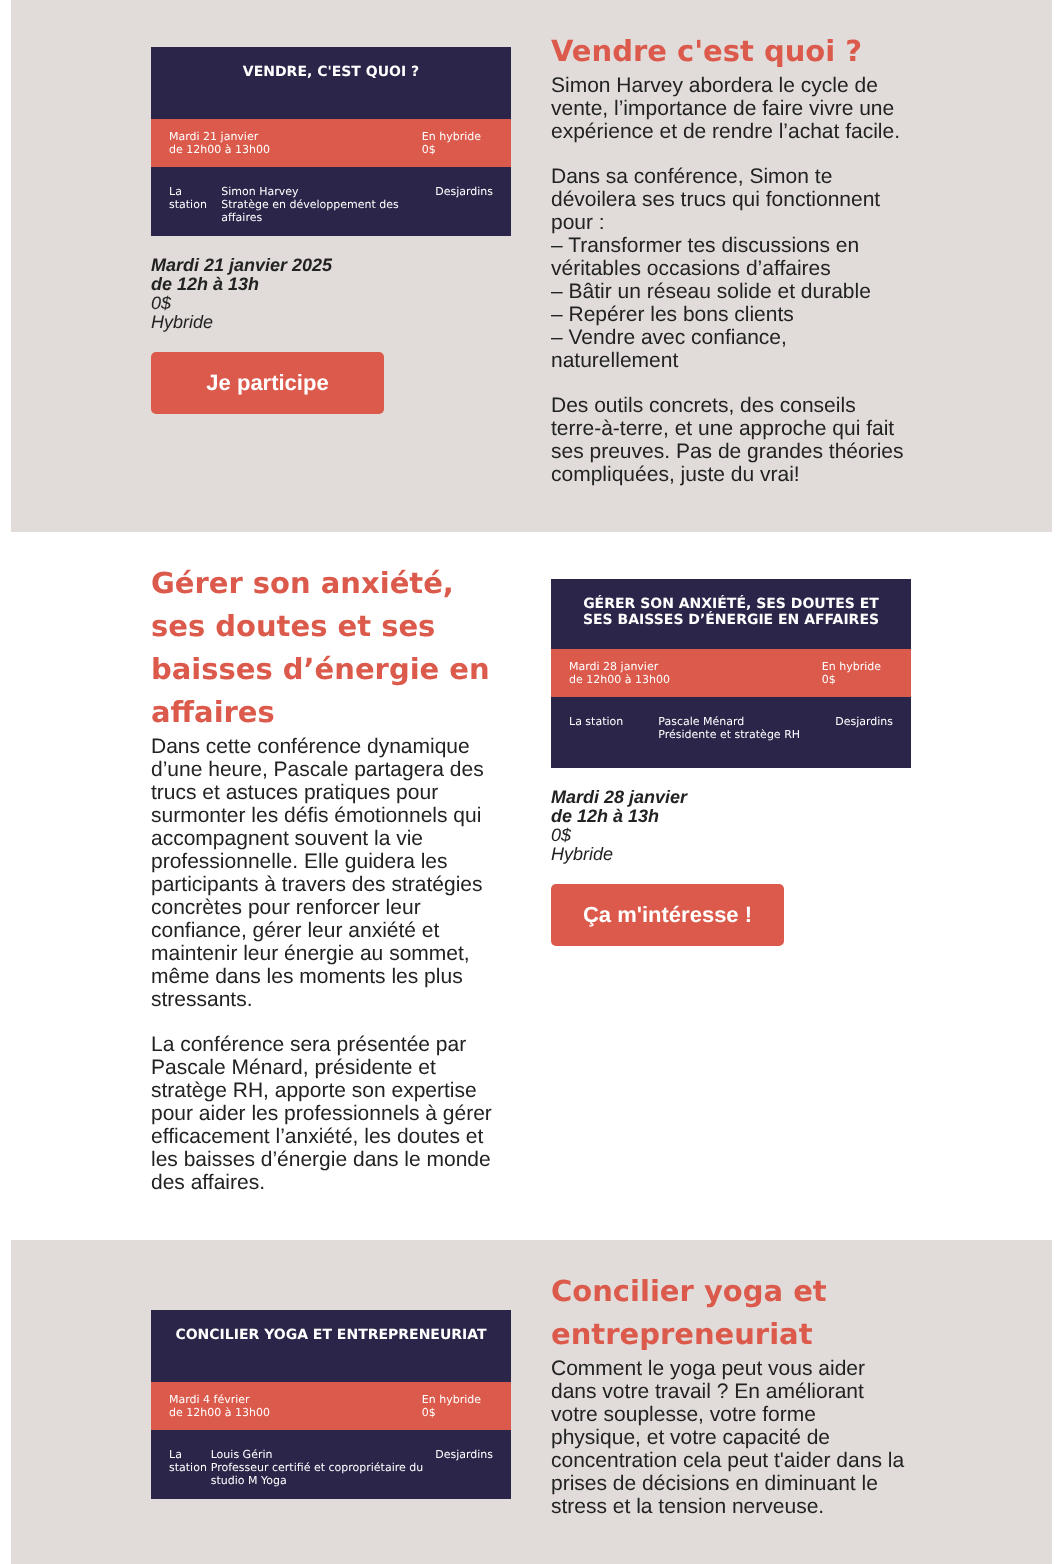VENDRE, C'EST QUOI ?
Mardi 21 janvier
de 12h00 à 13h00 En hybride
0$
La station Simon Harvey
Stratège en développement des affaires Desjardins
Mardi 21 janvier 2025
de 12h à 13h
0$
Hybride
Je participe
Vendre c'est quoi ?
Simon Harvey abordera le cycle de vente, l’importance de faire vivre une expérience et de rendre l’achat facile.
Dans sa conférence, Simon te dévoilera ses trucs qui fonctionnent pour :
– Transformer tes discussions en véritables occasions d’affaires
– Bâtir un réseau solide et durable
– Repérer les bons clients
– Vendre avec confiance, naturellement
Des outils concrets, des conseils terre-à-terre, et une approche qui fait ses preuves. Pas de grandes théories compliquées, juste du vrai!
Gérer son anxiété, ses doutes et ses baisses d’énergie en affaires
Dans cette conférence dynamique d’une heure, Pascale partagera des trucs et astuces pratiques pour surmonter les défis émotionnels qui accompagnent souvent la vie professionnelle. Elle guidera les participants à travers des stratégies concrètes pour renforcer leur confiance, gérer leur anxiété et maintenir leur énergie au sommet, même dans les moments les plus stressants.
La conférence sera présentée par Pascale Ménard, présidente et stratège RH, apporte son expertise pour aider les professionnels à gérer efficacement l’anxiété, les doutes et les baisses d’énergie dans le monde des affaires.
GÉRER SON ANXIÉTÉ, SES DOUTES ET
SES BAISSES D’ÉNERGIE EN AFFAIRES
Mardi 28 janvier
de 12h00 à 13h00 En hybride
0$
La station Pascale Ménard
Présidente et stratège RH Desjardins
Mardi 28 janvier
de 12h à 13h
0$
Hybride
Ça m'intéresse !
CONCILIER YOGA ET ENTREPRENEURIAT
Mardi 4 février
de 12h00 à 13h00 En hybride
0$
La station Louis Gérin
Professeur certifié et copropriétaire du studio M Yoga Desjardins
Concilier yoga et entrepreneuriat
Comment le yoga peut vous aider dans votre travail ? En améliorant votre souplesse, votre forme physique, et votre capacité de concentration cela peut t'aider dans la prises de décisions en diminuant le stress et la tension nerveuse.